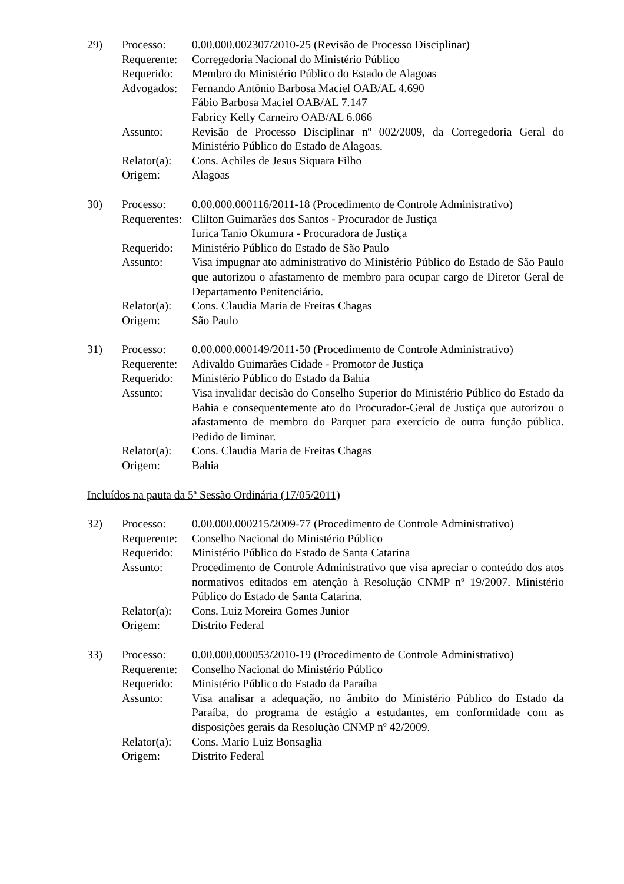| 29) | Processo: | 0.00.000.002307/2010-25 (Revisão de Processo Disciplinar) |
| | Requerente: | Corregedoria Nacional do Ministério Público |
| | Requerido: | Membro do Ministério Público do Estado de Alagoas |
| | Advogados: | Fernando Antônio Barbosa Maciel OAB/AL 4.690 Fábio Barbosa Maciel OAB/AL 7.147 Fabricy Kelly Carneiro OAB/AL 6.066 |
| | Assunto: | Revisão de Processo Disciplinar nº 002/2009, da Corregedoria Geral do Ministério Público do Estado de Alagoas. |
| | Relator(a): | Cons. Achiles de Jesus Siquara Filho |
| | Origem: | Alagoas |
| 30) | Processo: | 0.00.000.000116/2011-18 (Procedimento de Controle Administrativo) |
| | Requerentes: | Clilton Guimarães dos Santos - Procurador de Justiça Iurica Tanio Okumura - Procuradora de Justiça |
| | Requerido: | Ministério Público do Estado de São Paulo |
| | Assunto: | Visa impugnar ato administrativo do Ministério Público do Estado de São Paulo que autorizou o afastamento de membro para ocupar cargo de Diretor Geral de Departamento Penitenciário. |
| | Relator(a): | Cons. Claudia Maria de Freitas Chagas |
| | Origem: | São Paulo |
| 31) | Processo: | 0.00.000.000149/2011-50 (Procedimento de Controle Administrativo) |
| | Requerente: | Adivaldo Guimarães Cidade - Promotor de Justiça |
| | Requerido: | Ministério Público do Estado da Bahia |
| | Assunto: | Visa invalidar decisão do Conselho Superior do Ministério Público do Estado da Bahia e consequentemente ato do Procurador-Geral de Justiça que autorizou o afastamento de membro do Parquet para exercício de outra função pública. Pedido de liminar. |
| | Relator(a): | Cons. Claudia Maria de Freitas Chagas |
| | Origem: | Bahia |
Incluídos na pauta da 5ª Sessão Ordinária (17/05/2011)
| 32) | Processo: | 0.00.000.000215/2009-77 (Procedimento de Controle Administrativo) |
| | Requerente: | Conselho Nacional do Ministério Público |
| | Requerido: | Ministério Público do Estado de Santa Catarina |
| | Assunto: | Procedimento de Controle Administrativo que visa apreciar o conteúdo dos atos normativos editados em atenção à Resolução CNMP nº 19/2007. Ministério Público do Estado de Santa Catarina. |
| | Relator(a): | Cons. Luiz Moreira Gomes Junior |
| | Origem: | Distrito Federal |
| 33) | Processo: | 0.00.000.000053/2010-19 (Procedimento de Controle Administrativo) |
| | Requerente: | Conselho Nacional do Ministério Público |
| | Requerido: | Ministério Público do Estado da Paraíba |
| | Assunto: | Visa analisar a adequação, no âmbito do Ministério Público do Estado da Paraíba, do programa de estágio a estudantes, em conformidade com as disposições gerais da Resolução CNMP nº 42/2009. |
| | Relator(a): | Cons. Mario Luiz Bonsaglia |
| | Origem: | Distrito Federal |